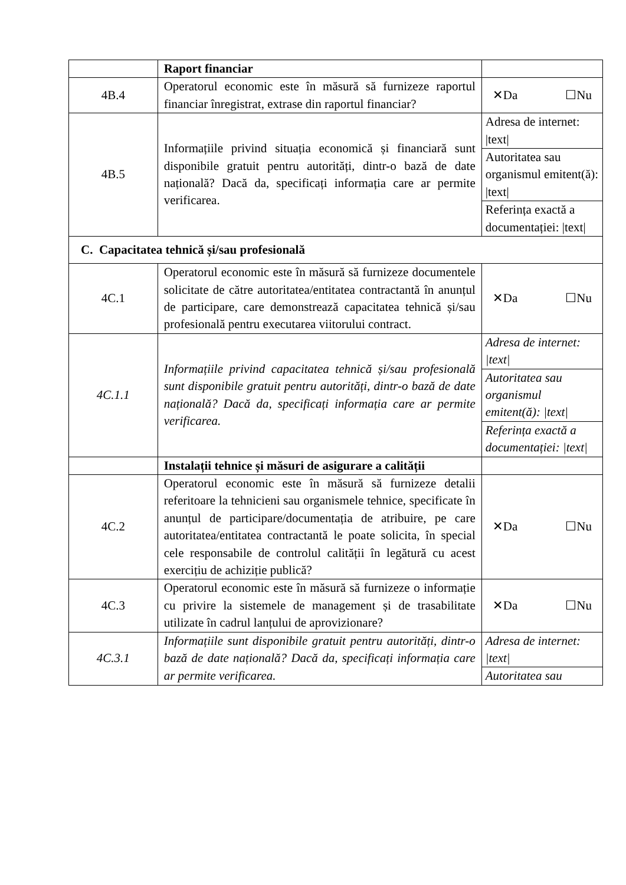| | Raport financiar | |
| 4B.4 | Operatorul economic este în măsură să furnizeze raportul financiar înregistrat, extrase din raportul financiar? | ✕Da ☐Nu |
| 4B.5 | Informațiile privind situația economică și financiară sunt disponibile gratuit pentru autorități, dintr-o bază de date națională? Dacă da, specificați informația care ar permite verificarea. | Adresa de internet: /text/ |
| | | Autoritatea sau organismul emitent(ă): /text/ |
| | | Referința exactă a documentației: /text/ |
| C. Capacitatea tehnică și/sau profesională | | |
| 4C.1 | Operatorul economic este în măsură să furnizeze documentele solicitate de către autoritatea/entitatea contractantă în anunțul de participare, care demonstrează capacitatea tehnică și/sau profesională pentru executarea viitorului contract. | ✕Da ☐Nu |
| 4C.1.1 | Informațiile privind capacitatea tehnică și/sau profesională sunt disponibile gratuit pentru autorități, dintr-o bază de date națională? Dacă da, specificați informația care ar permite verificarea. | Adresa de internet: /text/ |
| | | Autoritatea sau organismul emitent(ă): /text/ |
| | | Referința exactă a documentației: /text/ |
| | Instalații tehnice și măsuri de asigurare a calității | |
| 4C.2 | Operatorul economic este în măsură să furnizeze detalii referitoare la tehnicieni sau organismele tehnice, specificate în anunțul de participare/documentația de atribuire, pe care autoritatea/entitatea contractantă le poate solicita, în special cele responsabile de controlul calității în legătură cu acest exercițiu de achiziție publică? | ✕Da ☐Nu |
| 4C.3 | Operatorul economic este în măsură să furnizeze o informație cu privire la sistemele de management și de trasabilitate utilizate în cadrul lanțului de aprovizionare? | ✕Da ☐Nu |
| 4C.3.1 | Informațiile sunt disponibile gratuit pentru autorități, dintr-o bază de date națională? Dacă da, specificați informația care ar permite verificarea. | Adresa de internet: /text/ |
| | | Autoritatea sau |